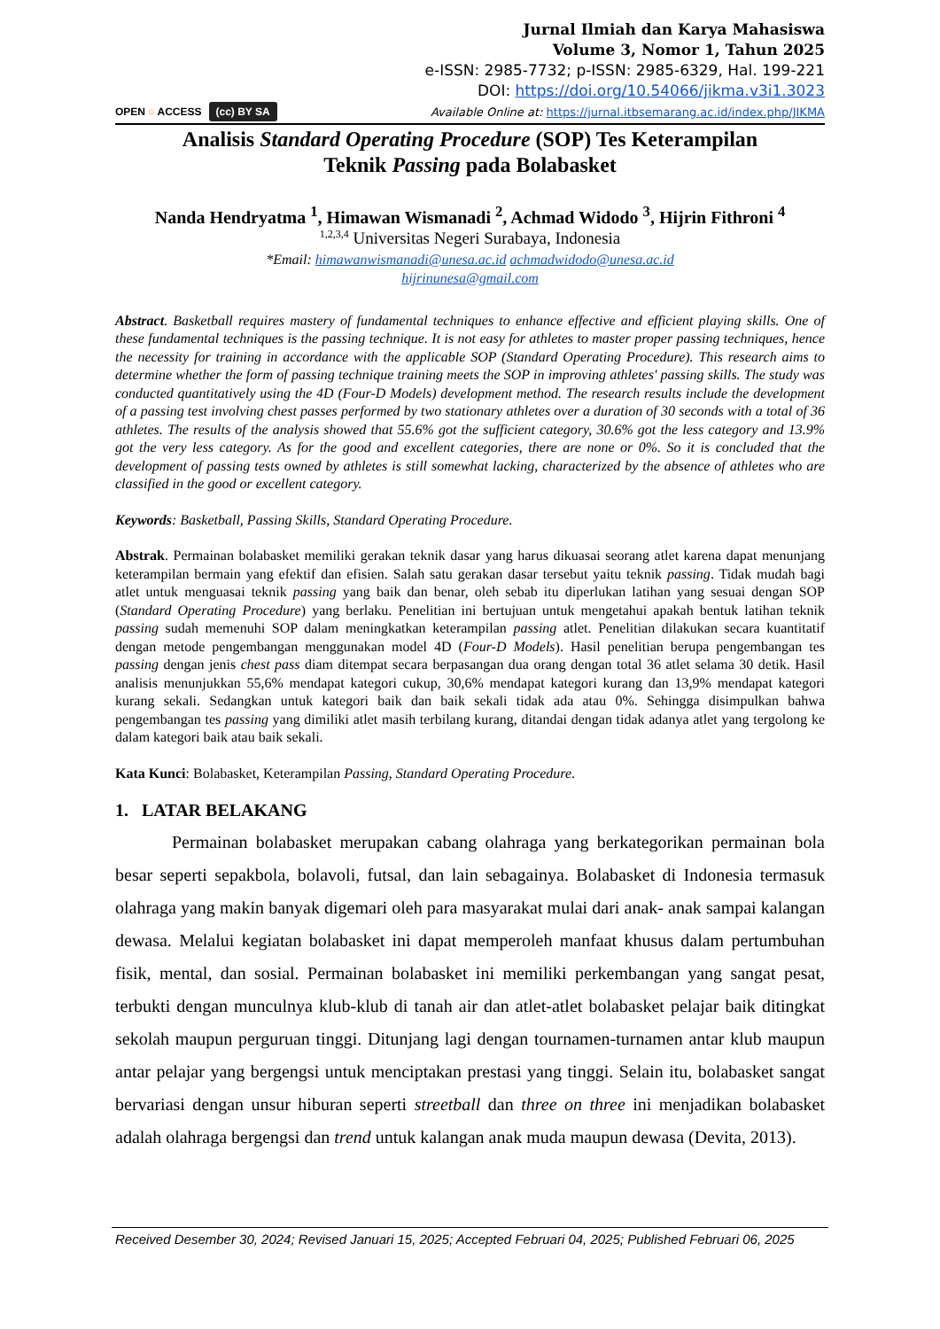OPEN ○ ACCESS (cc) BY SA
Jurnal Ilmiah dan Karya Mahasiswa
Volume 3, Nomor 1, Tahun 2025
e-ISSN: 2985-7732; p-ISSN: 2985-6329, Hal. 199-221
DOI: https://doi.org/10.54066/jikma.v3i1.3023
Available Online at: https://jurnal.itbsemarang.ac.id/index.php/JIKMA
Analisis Standard Operating Procedure (SOP) Tes Keterampilan
Teknik Passing pada Bolabasket
Nanda Hendryatma <sup>1</sup>, Himawan Wismanadi <sup>2</sup>, Achmad Widodo <sup>3</sup>, Hijrin Fithroni <sup>4</sup>
<sup>1,2,3,4</sup> Universitas Negeri Surabaya, Indonesia
*Email: himawanwismanadi@unesa.ac.id achmadwidodo@unesa.ac.id
hijrinunesa@gmail.com
Abstract. Basketball requires mastery of fundamental techniques to enhance effective and efficient playing skills. One of these fundamental techniques is the passing technique. It is not easy for athletes to master proper passing techniques, hence the necessity for training in accordance with the applicable SOP (Standard Operating Procedure). This research aims to determine whether the form of passing technique training meets the SOP in improving athletes' passing skills. The study was conducted quantitatively using the 4D (Four-D Models) development method. The research results include the development of a passing test involving chest passes performed by two stationary athletes over a duration of 30 seconds with a total of 36 athletes. The results of the analysis showed that 55.6% got the sufficient category, 30.6% got the less category and 13.9% got the very less category. As for the good and excellent categories, there are none or 0%. So it is concluded that the development of passing tests owned by athletes is still somewhat lacking, characterized by the absence of athletes who are classified in the good or excellent category.
Keywords: Basketball, Passing Skills, Standard Operating Procedure.
Abstrak. Permainan bolabasket memiliki gerakan teknik dasar yang harus dikuasai seorang atlet karena dapat menunjang keterampilan bermain yang efektif dan efisien. Salah satu gerakan dasar tersebut yaitu teknik passing. Tidak mudah bagi atlet untuk menguasai teknik passing yang baik dan benar, oleh sebab itu diperlukan latihan yang sesuai dengan SOP (Standard Operating Procedure) yang berlaku. Penelitian ini bertujuan untuk mengetahui apakah bentuk latihan teknik passing sudah memenuhi SOP dalam meningkatkan keterampilan passing atlet. Penelitian dilakukan secara kuantitatif dengan metode pengembangan menggunakan model 4D (Four-D Models). Hasil penelitian berupa pengembangan tes passing dengan jenis chest pass diam ditempat secara berpasangan dua orang dengan total 36 atlet selama 30 detik. Hasil analisis menunjukkan 55,6% mendapat kategori cukup, 30,6% mendapat kategori kurang dan 13,9% mendapat kategori kurang sekali. Sedangkan untuk kategori baik dan baik sekali tidak ada atau 0%. Sehingga disimpulkan bahwa pengembangan tes passing yang dimiliki atlet masih terbilang kurang, ditandai dengan tidak adanya atlet yang tergolong ke dalam kategori baik atau baik sekali.
Kata Kunci: Bolabasket, Keterampilan Passing, Standard Operating Procedure.
1. LATAR BELAKANG
Permainan bolabasket merupakan cabang olahraga yang berkategorikan permainan bola besar seperti sepakbola, bolavoli, futsal, dan lain sebagainya. Bolabasket di Indonesia termasuk olahraga yang makin banyak digemari oleh para masyarakat mulai dari anak- anak sampai kalangan dewasa. Melalui kegiatan bolabasket ini dapat memperoleh manfaat khusus dalam pertumbuhan fisik, mental, dan sosial. Permainan bolabasket ini memiliki perkembangan yang sangat pesat, terbukti dengan munculnya klub-klub di tanah air dan atlet-atlet bolabasket pelajar baik ditingkat sekolah maupun perguruan tinggi. Ditunjang lagi dengan tournamen-turnamen antar klub maupun antar pelajar yang bergengsi untuk menciptakan prestasi yang tinggi. Selain itu, bolabasket sangat bervariasi dengan unsur hiburan seperti streetball dan three on three ini menjadikan bolabasket adalah olahraga bergengsi dan trend untuk kalangan anak muda maupun dewasa (Devita, 2013).
Received Desember 30, 2024; Revised Januari 15, 2025; Accepted Februari 04, 2025; Published Februari 06, 2025